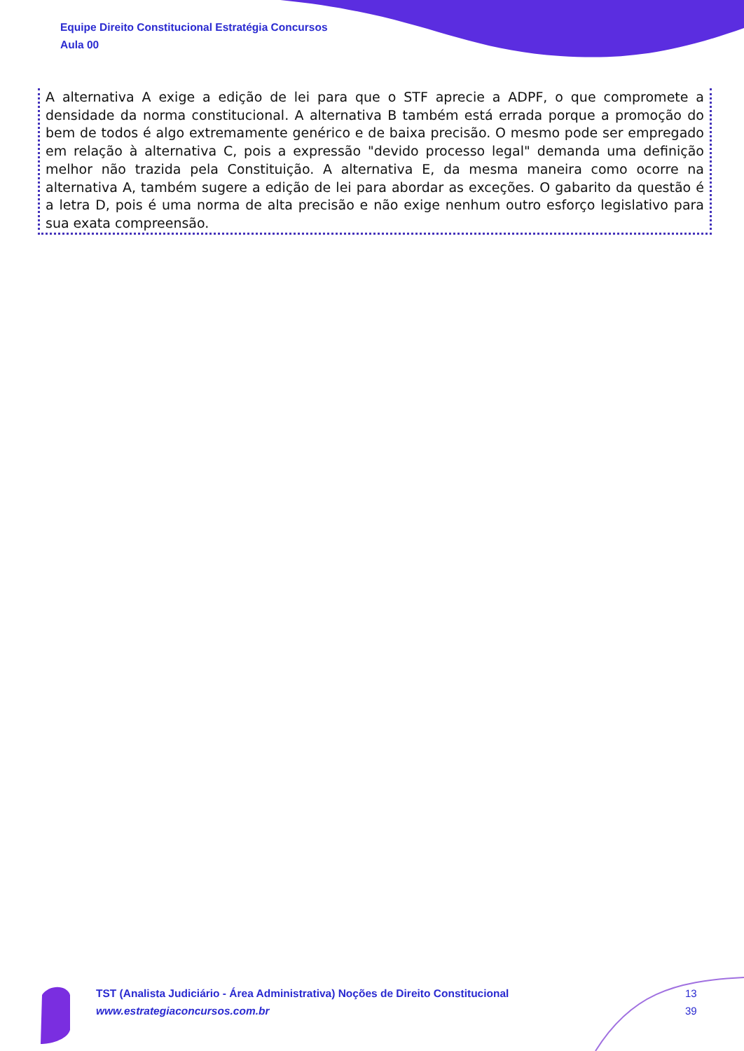Equipe Direito Constitucional Estratégia Concursos
Aula 00
A alternativa A exige a edição de lei para que o STF aprecie a ADPF, o que compromete a densidade da norma constitucional. A alternativa B também está errada porque a promoção do bem de todos é algo extremamente genérico e de baixa precisão. O mesmo pode ser empregado em relação à alternativa C, pois a expressão "devido processo legal" demanda uma definição melhor não trazida pela Constituição. A alternativa E, da mesma maneira como ocorre na alternativa A, também sugere a edição de lei para abordar as exceções. O gabarito da questão é a letra D, pois é uma norma de alta precisão e não exige nenhum outro esforço legislativo para sua exata compreensão.
TST (Analista Judiciário - Área Administrativa) Noções de Direito Constitucional
www.estrategiaconcursos.com.br
13
39